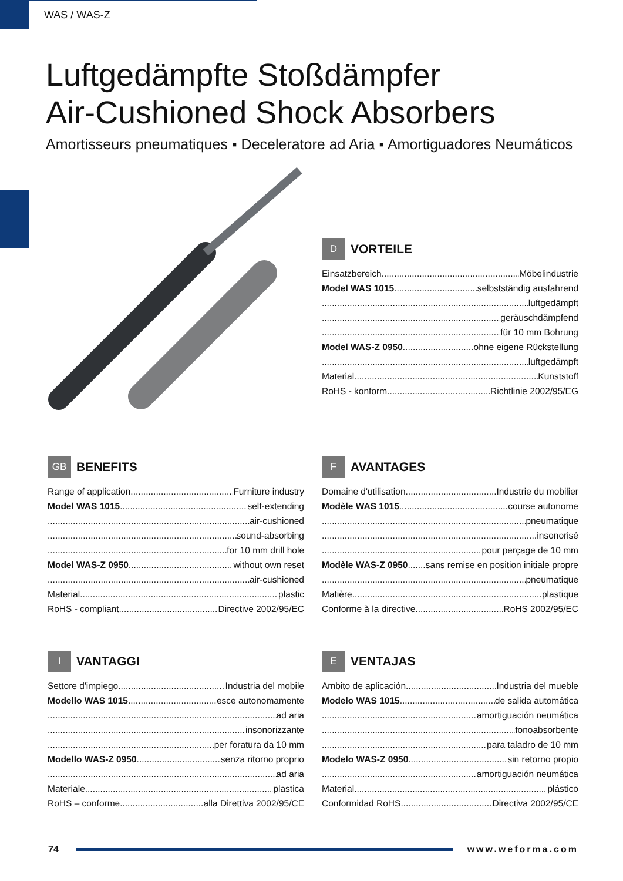WAS / WAS-Z
Luftgedämpfte Stoßdämpfer
Air-Cushioned Shock Absorbers
Amortisseurs pneumatiques ▪ Deceleratore ad Aria ▪ Amortiguadores Neumáticos
D VORTEILE
Einsatzbereich Möbelindustrie
Model WAS 1015 selbstständig ausfahrend
luftgedämpft
geräuschdämpfend
für 10 mm Bohrung
Model WAS-Z 0950 ohne eigene Rückstellung
luftgedämpft
Material Kunststoff
RoHS - konform Richtlinie 2002/95/EG
GB BENEFITS
Range of application Furniture industry
Model WAS 1015 self-extending
air-cushioned
sound-absorbing
for 10 mm drill hole
Model WAS-Z 0950 without own reset
air-cushioned
Material plastic
RoHS - compliant Directive 2002/95/EC
F AVANTAGES
Domaine d'utilisation Industrie du mobilier
Modèle WAS 1015 course autonome
pneumatique
insonorisé
pour perçage de 10 mm
Modèle WAS-Z 0950 sans remise en position initiale propre
pneumatique
Matière plastique
Conforme à la directive RoHS 2002/95/EC
I VANTAGGI
Settore d'impiego Industria del mobile
Modello WAS 1015 esce autonomamente
ad aria
insonorizzante
per foratura da 10 mm
Modello WAS-Z 0950 senza ritorno proprio
ad aria
Materiale plastica
RoHS – conforme alla Direttiva 2002/95/CE
E VENTAJAS
Ambito de aplicación Industria del mueble
Modelo WAS 1015 de salida automática
amortiguación neumática
fonoabsorbente
para taladro de 10 mm
Modelo WAS-Z 0950 sin retorno propio
amortiguación neumática
Material plástico
Conformidad RoHS Directiva 2002/95/CE
74 www.weforma.com